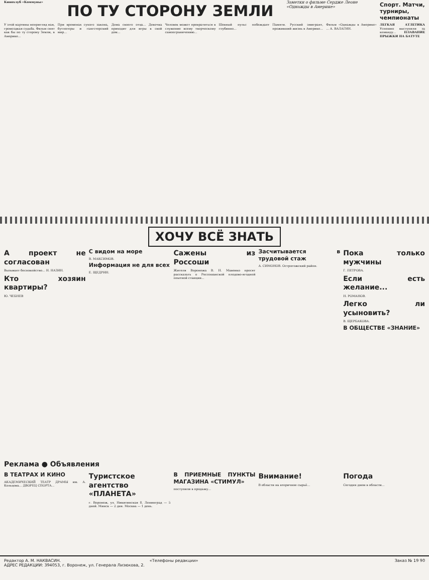Кинохлуб «Коммуны»
ПО ТУ СТОРОНУ ЗЕМЛИ
Заметки о фильме Сердже Леоне «Однажды в Америке»
Спорт. Матчи, турниры, чемпионаты
У этой картины непригляд ная, громоздкая судьба. Фильм снят как бы по ту сторону Земли, в Америке...
При временах сухого закона, бутлегеры и гангстерский мир...
Дома своего отца... Девочка при­ходит для игры в свой дом...
Человек может превратиться в служение всему творческому самоограничению...
Шевный пульс побеждает глубинно...
Памяти. Русский эмигрант, проживший жизнь в Америке...
Фильм «Однажды в Америке» ... А. ВАЛАГИН.
ЛЕГКАЯ АТЛЕТИКА Успешно выступили за команду... ПЛАВАНИЕ ПРЫЖКИ НА БАТУТЕ
ХОЧУ ВСЁ ЗНАТЬ
А проект не согласован
Вызывает беспокойство... Н. НАЗИН.
Кто хозяин квартиры?
Ю. ЧЕБНЕВ
С видом на море
В. МАКСИМОВ.
Информация не для всех
Е. ЩЕДРИН.
Сажены из Россоши
Жителя Воронежа В. Н. Мавенко просят рассказать о Россошанской плодово-ягодной опытной станции...
Засчитывается в трудовой стаж
А. СИМОНОВ. Острогожский район.
Пока только мужчины
Г. ПЕТРОВА.
Если есть желание...
Н. РОМАНОВ.
Легко ли усыновить?
В. ЩЕРБАКОВА.
В ОБЩЕСТВЕ «ЗНАНИЕ»
Реклама ● Объявления
В ТЕАТРАХ И КИНО
АКАДЕМИЧЕСКИЙ ТЕАТР ДРАМЫ им. А. Кольцова... ДВОРЕЦ СПОРТА...
Туристское агентство «ПЛАНЕТА»
г. Воронеж, ул. Никитинская 8. Ленинград — 5 дней. Минск — 2 дня. Москва — 1 день.
В ПРИЕМНЫЕ ПУНКТЫ МАГАЗИНА «СТИМУЛ»
поступили в продажу...
Внимание!
В области на вторичное сырьё...
Погода
Сегодня днем в области...
Редактор А. М. НАКВАСИН.
АДРЕС РЕДАКЦИИ: 394053, г. Воронеж, ул. Генерала Лизюкова, 2.
«Телефоны редакции» Заказ № 19 90